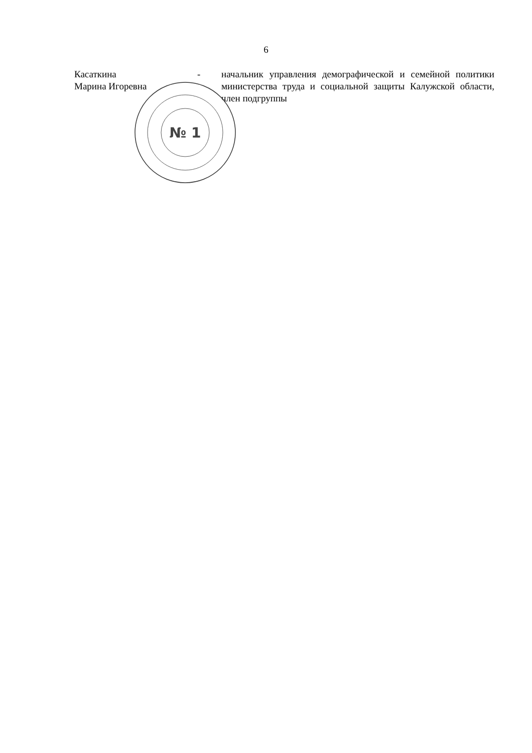6
Касаткина
Марина Игоревна
- начальник управления демографической и семейной политики министерства труда и социальной защиты Калужской области, член подгруппы
№ 1